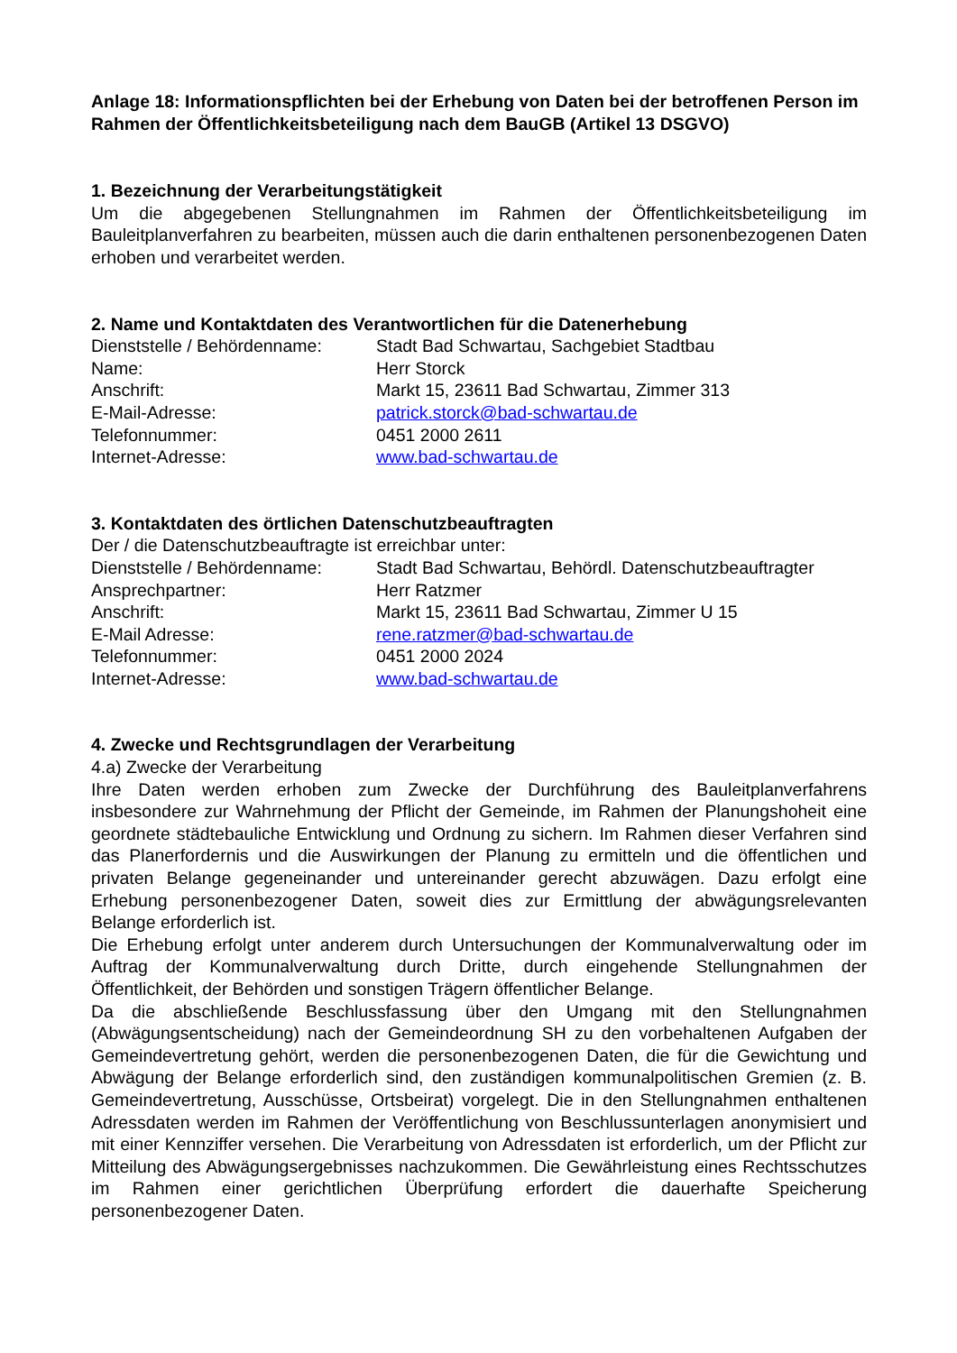Anlage 18: Informationspflichten bei der Erhebung von Daten bei der betroffenen Person im Rahmen der Öffentlichkeitsbeteiligung nach dem BauGB (Artikel 13 DSGVO)
1. Bezeichnung der Verarbeitungstätigkeit
Um die abgegebenen Stellungnahmen im Rahmen der Öffentlichkeitsbeteiligung im Bauleitplanverfahren zu bearbeiten, müssen auch die darin enthaltenen personenbezogenen Daten erhoben und verarbeitet werden.
2. Name und Kontaktdaten des Verantwortlichen für die Datenerhebung
| Dienststelle / Behördenname: | Stadt Bad Schwartau, Sachgebiet Stadtbau |
| Name: | Herr Storck |
| Anschrift: | Markt 15, 23611 Bad Schwartau, Zimmer 313 |
| E-Mail-Adresse: | patrick.storck@bad-schwartau.de |
| Telefonnummer: | 0451 2000 2611 |
| Internet-Adresse: | www.bad-schwartau.de |
3. Kontaktdaten des örtlichen Datenschutzbeauftragten
Der / die Datenschutzbeauftragte ist erreichbar unter:
| Dienststelle / Behördenname: | Stadt Bad Schwartau, Behördl. Datenschutzbeauftragter |
| Ansprechpartner: | Herr Ratzmer |
| Anschrift: | Markt 15, 23611 Bad Schwartau, Zimmer U 15 |
| E-Mail Adresse: | rene.ratzmer@bad-schwartau.de |
| Telefonnummer: | 0451 2000 2024 |
| Internet-Adresse: | www.bad-schwartau.de |
4. Zwecke und Rechtsgrundlagen der Verarbeitung
4.a) Zwecke der Verarbeitung
Ihre Daten werden erhoben zum Zwecke der Durchführung des Bauleitplanverfahrens insbesondere zur Wahrnehmung der Pflicht der Gemeinde, im Rahmen der Planungshoheit eine geordnete städtebauliche Entwicklung und Ordnung zu sichern. Im Rahmen dieser Verfahren sind das Planerfordernis und die Auswirkungen der Planung zu ermitteln und die öffentlichen und privaten Belange gegeneinander und untereinander gerecht abzuwägen. Dazu erfolgt eine Erhebung personenbezogener Daten, soweit dies zur Ermittlung der abwägungsrelevanten Belange erforderlich ist.
Die Erhebung erfolgt unter anderem durch Untersuchungen der Kommunalverwaltung oder im Auftrag der Kommunalverwaltung durch Dritte, durch eingehende Stellungnahmen der Öffentlichkeit, der Behörden und sonstigen Trägern öffentlicher Belange.
Da die abschließende Beschlussfassung über den Umgang mit den Stellungnahmen (Abwägungsentscheidung) nach der Gemeindeordnung SH zu den vorbehaltenen Aufgaben der Gemeindevertretung gehört, werden die personenbezogenen Daten, die für die Gewichtung und Abwägung der Belange erforderlich sind, den zuständigen kommunalpolitischen Gremien (z. B. Gemeindevertretung, Ausschüsse, Ortsbeirat) vorgelegt. Die in den Stellungnahmen enthaltenen Adressdaten werden im Rahmen der Veröffentlichung von Beschlussunterlagen anonymisiert und mit einer Kennziffer versehen. Die Verarbeitung von Adressdaten ist erforderlich, um der Pflicht zur Mitteilung des Abwägungsergebnisses nachzukommen. Die Gewährleistung eines Rechtsschutzes im Rahmen einer gerichtlichen Überprüfung erfordert die dauerhafte Speicherung personenbezogener Daten.